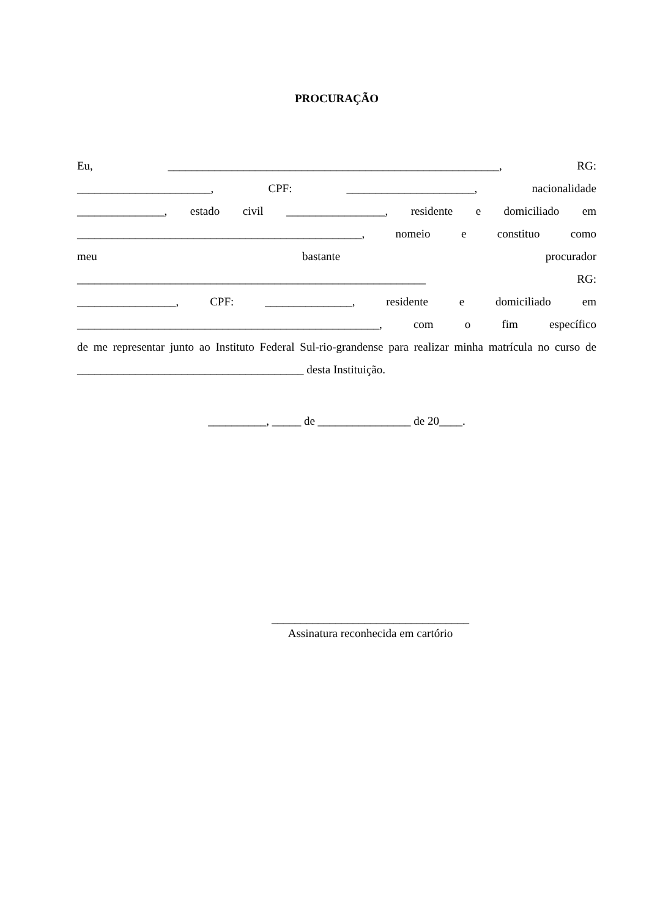PROCURAÇÃO
Eu, _________________________________________________________, RG:
_______________________, CPF: ______________________, nacionalidade
_______________, estado civil _________________, residente e domiciliado em
_________________________________________________, nomeio e constituo como
meu bastante procurador
____________________________________________________________ RG:
_________________, CPF: _______________, residente e domiciliado em
____________________________________________________, com o fim específico
de me representar junto ao Instituto Federal Sul-rio-grandense para realizar minha matrícula no curso de _______________________________________ desta Instituição.
__________, _____ de ________________ de 20____.
__________________________________
Assinatura reconhecida em cartório